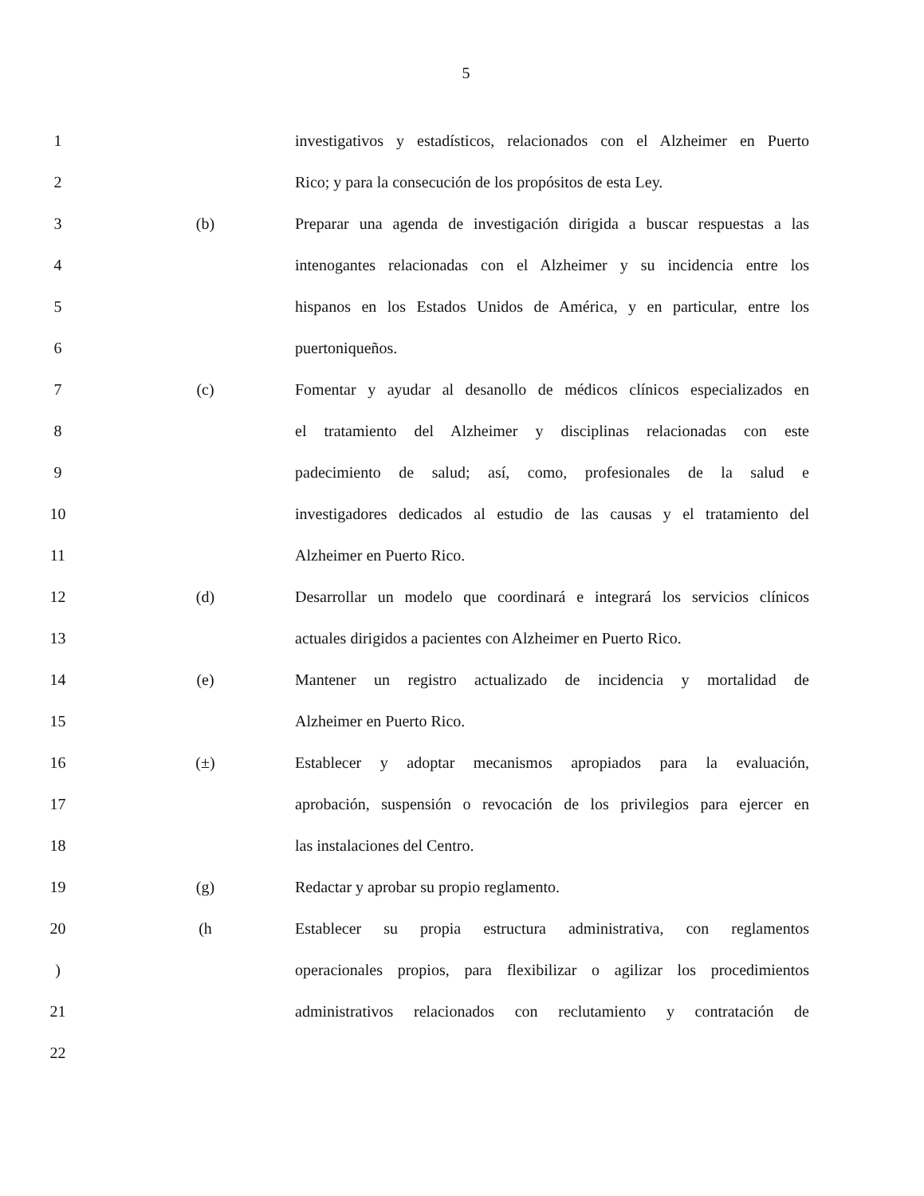5
1
investigativos y estadísticos, relacionados con el Alzheimer en Puerto
2
Rico; y para la consecución de los propósitos de esta Ley.
3 (b)
Preparar una agenda de investigación dirigida a buscar respuestas a las
4
intenogantes relacionadas con el Alzheimer y su incidencia entre los
5
hispanos en los Estados Unidos de América, y en particular, entre los
6 puertoniqueños.
7 (c)
Fomentar y ayudar al desanollo de médicos clínicos especializados en
8
el tratamiento del Alzheimer y disciplinas relacionadas con este
9
padecimiento de salud; así, como, profesionales de la salud e
10
investigadores dedicados al estudio de las causas y el tratamiento del
11 Alzheimer en Puerto Rico.
12 (d)
Desarrollar un modelo que coordinará e integrará los servicios clínicos
13
actuales dirigidos a pacientes con Alzheimer en Puerto Rico.
14 (e)
Mantener un registro actualizado de incidencia y mortalidad de
15 Alzheimer en Puerto Rico.
16 (±)
Establecer y adoptar mecanismos apropiados para la evaluación,
17
aprobación, suspensión o revocación de los privilegios para ejercer en
18 las instalaciones del Centro.
19 (g) Redactar y aprobar su propio reglamento.
20 (h
Establecer su propia estructura administrativa, con reglamentos
)
operacionales propios, para flexibilizar o agilizar los procedimientos
21
administrativos relacionados con reclutamiento y contratación de
22